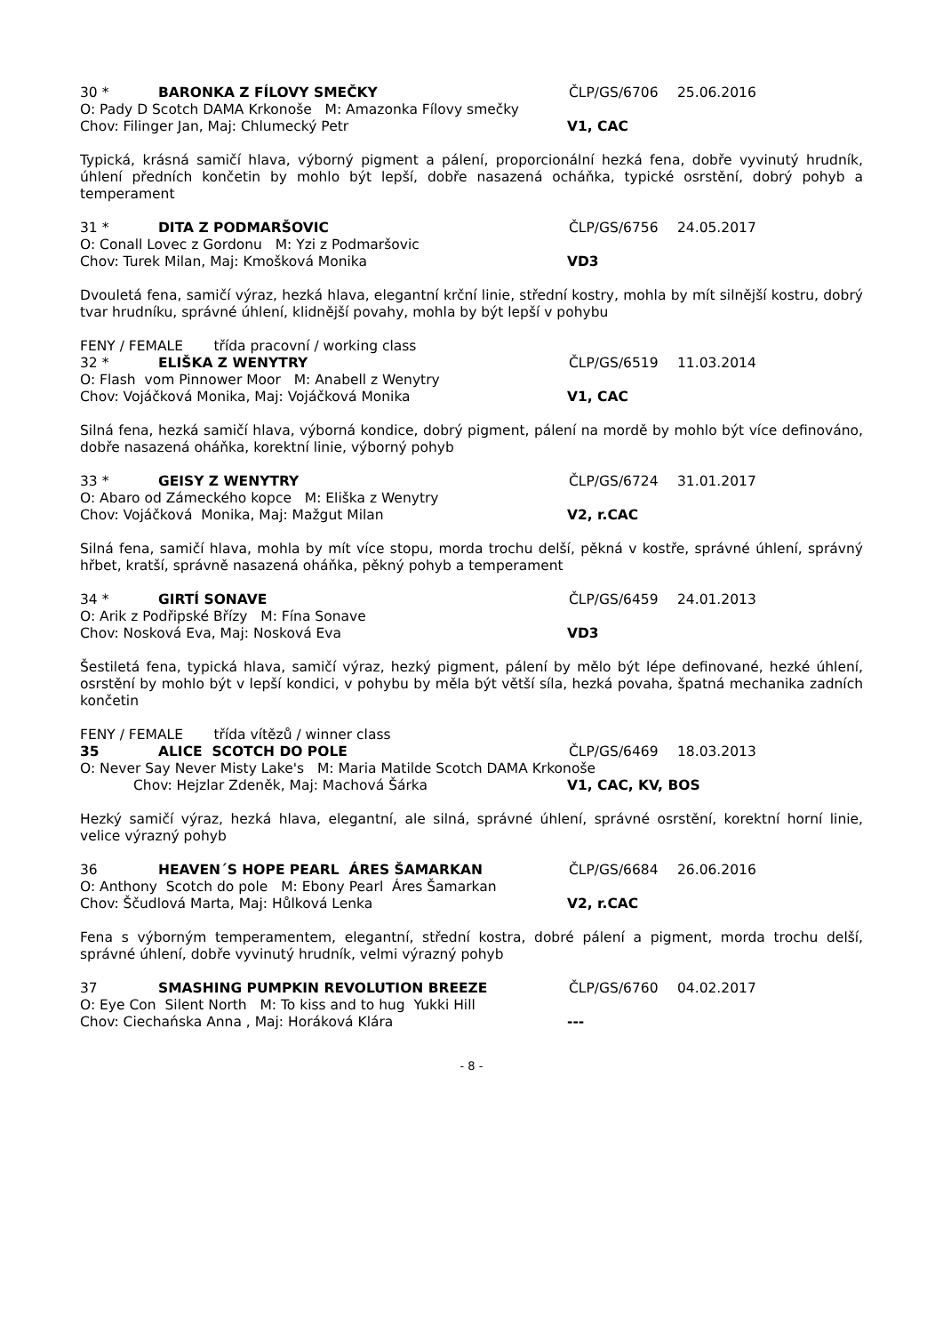30 * BARONKA Z FÍLOVY SMEČKY ČLP/GS/6706 25.06.2016
O: Pady D Scotch DAMA Krkonoše M: Amazonka Fílovy smečky
Chov: Filinger Jan, Maj: Chlumecký Petr V1, CAC
Typická, krásná samičí hlava, výborný pigment a pálení, proporcionální hezká fena, dobře vyvinutý hrudník, úhlení předních končetin by mohlo být lepší, dobře nasazená ocháňka, typické osrstění, dobrý pohyb a temperament
31 * DITA Z PODMARŠOVIC ČLP/GS/6756 24.05.2017
O: Conall Lovec z Gordonu M: Yzi z Podmaršovic
Chov: Turek Milan, Maj: Kmošková Monika VD3
Dvouletá fena, samičí výraz, hezká hlava, elegantní krční linie, střední kostry, mohla by mít silnější kostru, dobrý tvar hrudníku, správné úhlení, klidnější povahy, mohla by být lepší v pohybu
FENY / FEMALE třída pracovní / working class
32 * ELIŠKA Z WENYTRY ČLP/GS/6519 11.03.2014
O: Flash vom Pinnower Moor M: Anabell z Wenytry
Chov: Vojáčková Monika, Maj: Vojáčková Monika V1, CAC
Silná fena, hezká samičí hlava, výborná kondice, dobrý pigment, pálení na mordě by mohlo být více definováno, dobře nasazená oháňka, korektní linie, výborný pohyb
33 * GEISY Z WENYTRY ČLP/GS/6724 31.01.2017
O: Abaro od Zámeckého kopce M: Eliška z Wenytry
Chov: Vojáčková Monika, Maj: Mažgut Milan V2, r.CAC
Silná fena, samičí hlava, mohla by mít více stopu, morda trochu delší, pěkná v kostře, správné úhlení, správný hřbet, kratší, správně nasazená oháňka, pěkný pohyb a temperament
34 * GIRTÍ SONAVE ČLP/GS/6459 24.01.2013
O: Arik z Podřipské Břízy M: Fína Sonave
Chov: Nosková Eva, Maj: Nosková Eva VD3
Šestiletá fena, typická hlava, samičí výraz, hezký pigment, pálení by mělo být lépe definované, hezké úhlení, osrstění by mohlo být v lepší kondici, v pohybu by měla být větší síla, hezká povaha, špatná mechanika zadních končetin
FENY / FEMALE třída vítězů / winner class
35 ALICE SCOTCH DO POLE ČLP/GS/6469 18.03.2013
O: Never Say Never Misty Lake's M: Maria Matilde Scotch DAMA Krkonoše
Chov: Hejzlar Zdeněk, Maj: Machová Šárka V1, CAC, KV, BOS
Hezký samičí výraz, hezká hlava, elegantní, ale silná, správné úhlení, správné osrstění, korektní horní linie, velice výrazný pohyb
36 HEAVEN´S HOPE PEARL ÁRES ŠAMARKAN ČLP/GS/6684 26.06.2016
O: Anthony Scotch do pole M: Ebony Pearl Áres Šamarkan
Chov: Ščudlová Marta, Maj: Hůlková Lenka V2, r.CAC
Fena s výborným temperamentem, elegantní, střední kostra, dobré pálení a pigment, morda trochu delší, správné úhlení, dobře vyvinutý hrudník, velmi výrazný pohyb
37 SMASHING PUMPKIN REVOLUTION BREEZE ČLP/GS/6760 04.02.2017
O: Eye Con Silent North M: To kiss and to hug Yukki Hill
Chov: Ciechańska Anna , Maj: Horáková Klára ---
- 8 -